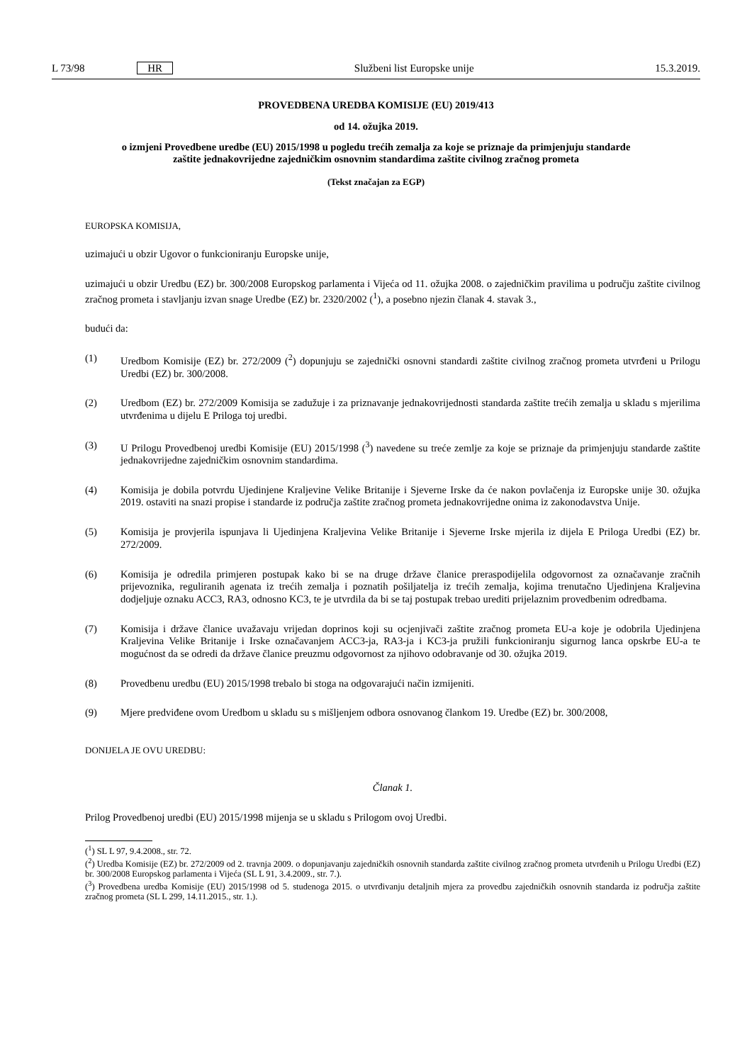L 73/98 HR Službeni list Europske unije 15.3.2019.
PROVEDBENA UREDBA KOMISIJE (EU) 2019/413
od 14. ožujka 2019.
o izmjeni Provedbene uredbe (EU) 2015/1998 u pogledu trećih zemalja za koje se priznaje da primjenjuju standarde zaštite jednakovrijedne zajedničkim osnovnim standardima zaštite civilnog zračnog prometa
(Tekst značajan za EGP)
EUROPSKA KOMISIJA,
uzimajući u obzir Ugovor o funkcioniranju Europske unije,
uzimajući u obzir Uredbu (EZ) br. 300/2008 Europskog parlamenta i Vijeća od 11. ožujka 2008. o zajedničkim pravilima u području zaštite civilnog zračnog prometa i stavljanju izvan snage Uredbe (EZ) br. 2320/2002 (<sup>1</sup>), a posebno njezin članak 4. stavak 3.,
budući da:
(1) Uredbom Komisije (EZ) br. 272/2009 (<sup>2</sup>) dopunjuju se zajednički osnovni standardi zaštite civilnog zračnog prometa utvrđeni u Prilogu Uredbi (EZ) br. 300/2008.
(2) Uredbom (EZ) br. 272/2009 Komisija se zadužuje i za priznavanje jednakovrijednosti standarda zaštite trećih zemalja u skladu s mjerilima utvrđenima u dijelu E Priloga toj uredbi.
(3) U Prilogu Provedbenoj uredbi Komisije (EU) 2015/1998 (<sup>3</sup>) navedene su treće zemlje za koje se priznaje da primjenjuju standarde zaštite jednakovrijedne zajedničkim osnovnim standardima.
(4) Komisija je dobila potvrdu Ujedinjene Kraljevine Velike Britanije i Sjeverne Irske da će nakon povlačenja iz Europske unije 30. ožujka 2019. ostaviti na snazi propise i standarde iz područja zaštite zračnog prometa jednakovrijedne onima iz zakonodavstva Unije.
(5) Komisija je provjerila ispunjava li Ujedinjena Kraljevina Velike Britanije i Sjeverne Irske mjerila iz dijela E Priloga Uredbi (EZ) br. 272/2009.
(6) Komisija je odredila primjeren postupak kako bi se na druge države članice preraspodijelila odgovornost za označavanje zračnih prijevoznika, reguliranih agenata iz trećih zemalja i poznatih pošiljatelja iz trećih zemalja, kojima trenutačno Ujedinjena Kraljevina dodjeljuje oznaku ACC3, RA3, odnosno KC3, te je utvrdila da bi se taj postupak trebao urediti prijelaznim provedbenim odredbama.
(7) Komisija i države članice uvažavaju vrijedan doprinos koji su ocjenjivači zaštite zračnog prometa EU-a koje je odobrila Ujedinjena Kraljevina Velike Britanije i Irske označavanjem ACC3-ja, RA3-ja i KC3-ja pružili funkcioniranju sigurnog lanca opskrbe EU-a te mogućnost da se odredi da države članice preuzmu odgovornost za njihovo odobravanje od 30. ožujka 2019.
(8) Provedbenu uredbu (EU) 2015/1998 trebalo bi stoga na odgovarajući način izmijeniti.
(9) Mjere predviđene ovom Uredbom u skladu su s mišljenjem odbora osnovanog člankom 19. Uredbe (EZ) br. 300/2008,
DONIJELA JE OVU UREDBU:
Članak 1.
Prilog Provedbenoj uredbi (EU) 2015/1998 mijenja se u skladu s Prilogom ovoj Uredbi.
(<sup>1</sup>) SL L 97, 9.4.2008., str. 72.
(<sup>2</sup>) Uredba Komisije (EZ) br. 272/2009 od 2. travnja 2009. o dopunjavanju zajedničkih osnovnih standarda zaštite civilnog zračnog prometa utvrđenih u Prilogu Uredbi (EZ) br. 300/2008 Europskog parlamenta i Vijeća (SL L 91, 3.4.2009., str. 7.).
(<sup>3</sup>) Provedbena uredba Komisije (EU) 2015/1998 od 5. studenoga 2015. o utvrđivanju detaljnih mjera za provedbu zajedničkih osnovnih standarda iz područja zaštite zračnog prometa (SL L 299, 14.11.2015., str. 1.).